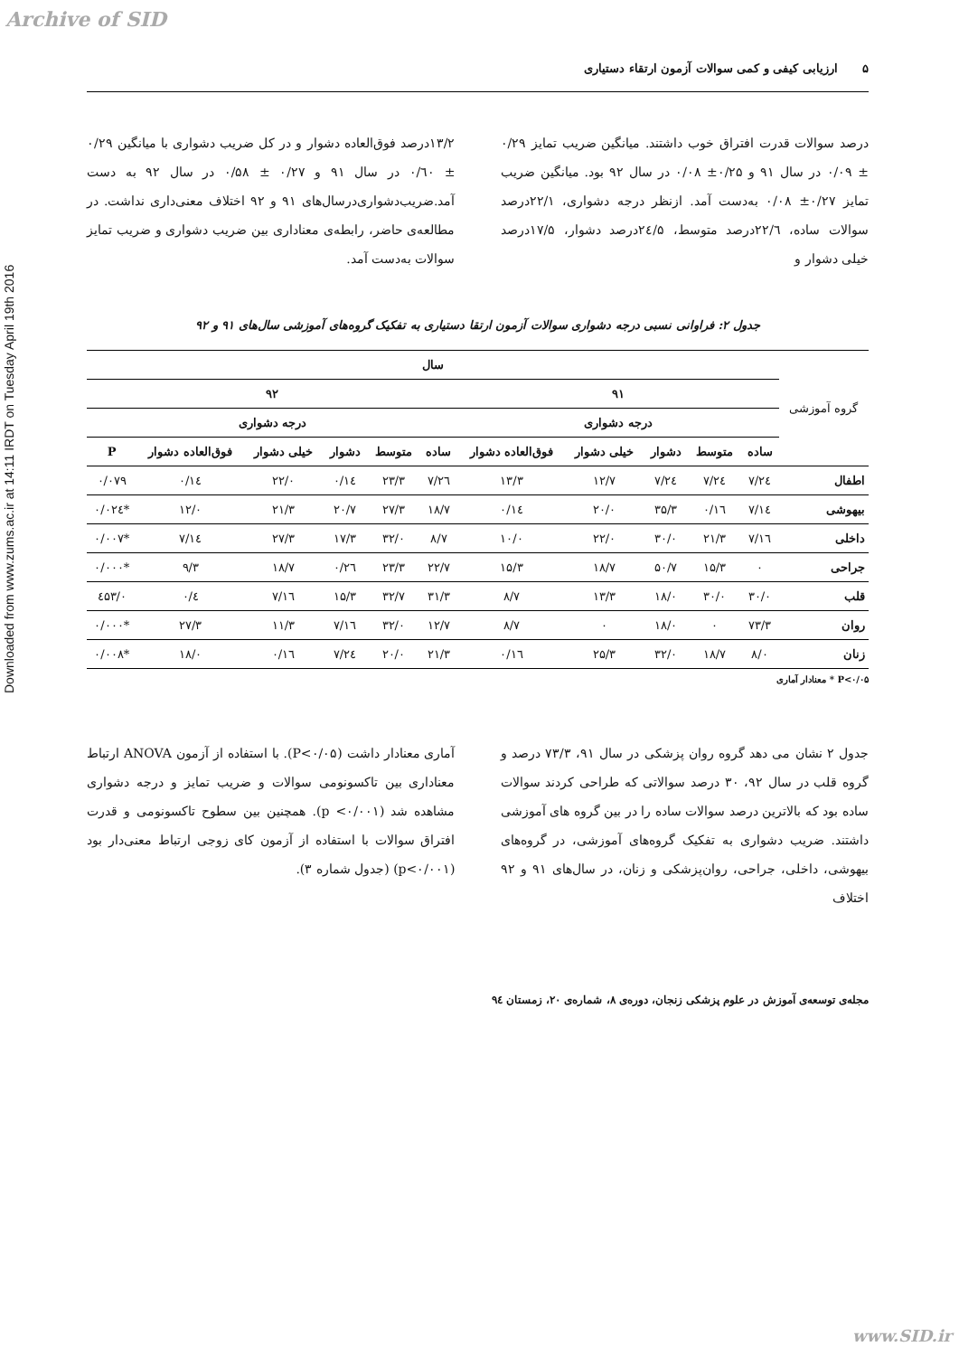Archive of SID
Downloaded from www.zums.ac.ir at 14:11 IRDT on Tuesday April 19th 2016
۵ ارزیابی کیفی و کمی سوالات آزمون ارتقاء دستیاری
درصد سوالات قدرت افتراق خوب داشتند. میانگین ضریب تمایز ۰/۲۹ ± ۰/۰۹ در سال ۹۱ و ۰/۲۵± ۰/۰۸ در سال ۹۲ بود. میانگین ضریب تمایز ۰/۲۷± ۰/۰۸ به‌دست آمد. ازنظر درجه دشواری، ۲۲/۱درصد سوالات ساده، ۲۲/٦درصد متوسط، ۲٤/۵درصد دشوار، ۱۷/۵درصد خیلی دشوار و
۱۳/۲درصد فوق‌العاده دشوار و در کل ضریب دشواری با میانگین ۰/۲۹ ± ۰/٦۰ در سال ۹۱ و ۰/۲۷ ± ۰/۵۸ در سال ۹۲ به دست آمد.ضریب‌دشواری‌درسال‌های ۹۱ و ۹۲ اختلاف معنی‌داری نداشت. در مطالعه‌ی حاضر، رابطه‌ی معناداری بین ضریب دشواری و ضریب تمایز سوالات به‌دست آمد.
جدول ۲: فراوانی نسبی درجه دشواری سوالات آزمون ارتقا دستیاری به تفکیک گروه‌های آموزشی سال‌های ۹۱ و ۹۲
| گروه آموزشی | سال | | | | | | | | | | |
| --- | --- | --- | --- | --- | --- | --- | --- | --- | --- | --- | --- |
| | ۹۱ | | | | | ۹۲ | | | | | |
| | درجه دشواری | | | | | درجه دشواری | | | | | |
| | ساده | متوسط | دشوار | خیلی دشوار | فوق‌العاده دشوار | ساده | متوسط | دشوار | خیلی دشوار | فوق‌العاده دشوار | P |
| اطفال | ۲٤/۷ | ۲٤/۷ | ۲٤/۷ | ۱۲/۷ | ۱۳/۳ | ۲٦/۷ | ۲۳/۳ | ۱٤/۰ | ۲۲/۰ | ۱٤/۰ | ۰/۰۷۹ |
| بیهوشی | ۱٤/۷ | ۱٦/۰ | ۳۵/۳ | ۲۰/۰ | ۱٤/۰ | ۱۸/۷ | ۲۷/۳ | ۲۰/۷ | ۲۱/۳ | ۱۲/۰ | *۰/۰۲٤ |
| داخلی | ۱٦/۷ | ۲۱/۳ | ۳۰/۰ | ۲۲/۰ | ۱۰/۰ | ۸/۷ | ۳۲/۰ | ۱۷/۳ | ۲۷/۳ | ۱٤/۷ | *۰/۰۰۷ |
| جراحی | ۰ | ۱۵/۳ | ۵۰/۷ | ۱۸/۷ | ۱۵/۳ | ۲۲/۷ | ۲۳/۳ | ۲٦/۰ | ۱۸/۷ | ۹/۳ | *۰/۰۰۰ |
| قلب | ۳۰/۰ | ۳۰/۰ | ۱۸/۰ | ۱۳/۳ | ۸/۷ | ۳۱/۳ | ۳۲/۷ | ۱۵/۳ | ۱٦/۷ | ٤/۰ | ۰/٤۵۳ |
| روان | ۷۳/۳ | ۰ | ۱۸/۰ | ۰ | ۸/۷ | ۱۲/۷ | ۳۲/۰ | ۱٦/۷ | ۱۱/۳ | ۲۷/۳ | *۰/۰۰۰ |
| زنان | ۸/۰ | ۱۸/۷ | ۳۲/۰ | ۲۵/۳ | ۱٦/۰ | ۲۱/۳ | ۲۰/۰ | ۲٤/۷ | ۱٦/۰ | ۱۸/۰ | *۰/۰۰۸ |
P<۰/۰۵ * معنادار آماری
جدول ۲ نشان می دهد گروه روان پزشکی در سال ۹۱، ۷۳/۳ درصد و گروه قلب در سال ۹۲، ۳۰ درصد سوالاتی که طراحی کردند سوالات ساده بود که بالاترین درصد سوالات ساده را در بین گروه های آموزشی داشتند. ضریب دشواری به تفکیک گروه‌های آموزشی، در گروه‌های بیهوشی، داخلی، جراحی، روان‌پزشکی و زنان، در سال‌های ۹۱ و ۹۲ اختلاف
آماری معنادار داشت (P<۰/۰۵). با استفاده از آزمون ANOVA ارتباط معناداری بین تاکسونومی سوالات و ضریب تمایز و درجه دشواری مشاهده شد (p <۰/۰۰۱). همچنین بین سطوح تاکسونومی و قدرت افتراق سوالات با استفاده از آزمون کای زوجی ارتباط معنی‌دار بود (p<۰/۰۰۱) (جدول شماره ۳).
مجله‌ی توسعه‌ی آموزش در علوم پزشکی زنجان، دوره‌ی ۸، شماره‌ی ۲۰، زمستان ۹٤
www.SID.ir